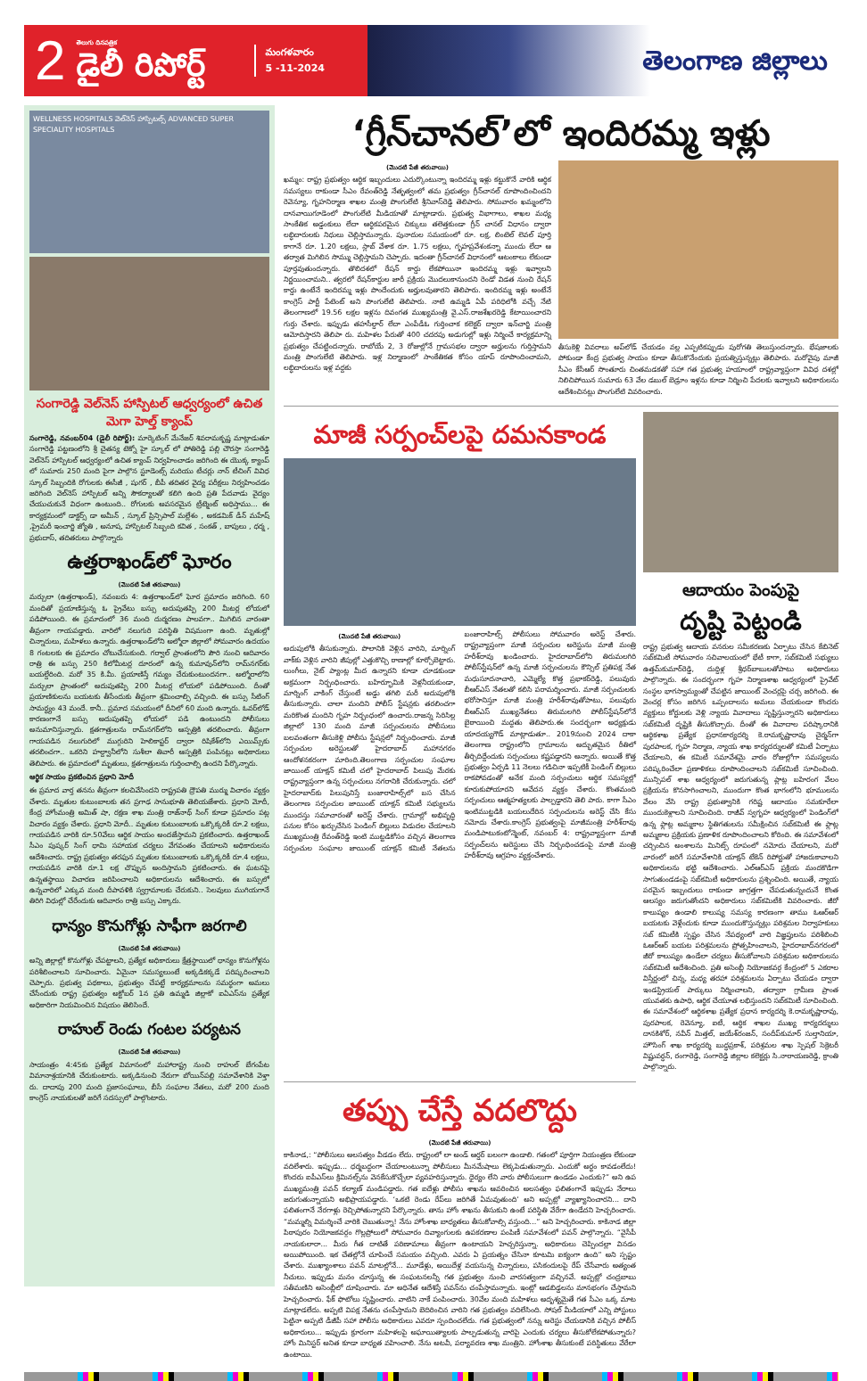2
తెలుగు దినపత్రిక
డైలీ రిపోర్ట్
మంగళవారం
5 -11-2024
తెలంగాణ జిల్లాలు
WELLNESS HOSPITALS వెల్‌నెస్ హాస్పిటల్స్ ADVANCED SUPER SPECIALITY HOSPITALS
సంగారెడ్డి వెల్‌నెస్ హాస్పిటల్ ఆధ్వర్యంలో ఉచిత మెగా హెల్త్ క్యాంప్
సంగారెడ్డి, నవంబర్04 (డైలీ రిపోర్ట్): మార్కెటింగ్ మేనేజర్ శివరామకృష్ణ మాట్లాడుతూ సంగారెడ్డి పట్టణంలోని శ్రీ చైతన్య టెక్నో హై స్కూల్ లో పోతిరెడ్డి పల్లి చౌరస్తా సంగారెడ్డి వెల్‌నెస్ హాస్పిటల్ ఆధ్వర్యంలో ఉచిత క్యాంప్ నిర్వహించాడం జరిగింది ఈ యొక్క క్యాంప్ లో సుమారు 250 మంది పైగా పాల్గొన స్టూడెంట్స్ మరియు టీచర్లు నాన్ టీచింగ్ వివిధ స్కూల్ సిబ్బందికి రోగులకు ఈసీజీ , షుగర్ , బీపీ తదితర వైద్య పరీక్షలు నిర్వహించడం జరిగింది వెల్‌నెస్ హాస్పిటల్ అన్ని సౌకర్యాలతో కలిగి ఉంది ప్రతి పేదవాడు వైద్యం చేయుచుకునే విధంగా ఉంటుంది.. రోగులకు అవసరమైన ట్రీట్మెంట్ అధిస్తాము... ఈ కార్యక్రమంలో డాక్టర్స్ డా అమీన్ , స్కూల్ ప్రిన్సిపాల్ మల్లేశం , అకడమిక్ డీన్ మహేష్ ,ప్రైమరీ ఇంచార్జి జ్యోతి , అనూష, హాస్పిటల్ సిబ్బంది కవిత , సంకత్ , బాపులు , ధర్మ , ప్రభుదాస్, తదితరులు పాల్గొన్నారు
ఉత్తరాఖండ్‌లో ఘోరం
(మొదటి పేజీ తరువాయి)
మర్చులా (ఉత్తరాఖండ్), నవంబరు 4: ఉత్తరాఖండ్‌లో ఘోర ప్రమాదం జరిగింది. 60 మందితో ప్రయాణిస్తున్న ఓ ప్రైవేటు బస్సు అదుపుతప్పి 200 మీటర్ల లోయలో పడిపోయింది. ఈ ప్రమాదంలో 36 మంది దుర్మరణం పాలవగా.. మిగిలిన వారంతా తీవ్రంగా గాయపడ్డారు. వారిలో నలుగురి పరిస్థితి విషమంగా ఉంది. మృతుల్లో చిన్నారులు, మహిళలు ఉన్నారు. ఉత్తరాఖండ్‌లోని అల్మోరా జిల్లాలో సోమవారం ఉదయం 8 గంటలకు ఈ ప్రమాదం చోటుచేసుకుంది. గర్వాల్ ప్రాంతంలోని పౌరి నుంచి ఆదివారం రాత్రి ఈ బస్సు 250 కిలోమీటర్ల దూరంలో ఉన్న కుమావున్‌లోని రామ్‌నగర్‌కు బయల్దేరింది. మరో 35 కి.మీ. ప్రయాణిస్తే గమ్యం చేరుకుంటుందనగా.. అల్మోరాలోని మర్చులా ప్రాంతంలో అదుపుతప్పి 200 మీటర్ల లోయలో పడిపోయింది. దీంతో ప్రయాణికులను బయటకు తీసేందుకు తీవ్రంగా శ్రమించాల్సి వచ్చింది. ఈ బస్సు సీటింగ్ సామర్థ్యం 43 మందే. కానీ.. ప్రమాద సమయంలో దీనిలో 60 మంది ఉన్నారు. ఓవర్‌లోడ్ కారణంగానే బస్సు అదుపుతప్పి లోయలో పడి ఉంటుందని పోలీసులు అనుమానిస్తున్నారు. క్షతగాత్రులను రామ్‌నగర్‌లోని ఆస్పత్రికి తరలించారు. తీవ్రంగా గాయపడిన నలుగురిలో ముగ్గురిని హెలికాప్టర్ ద్వారా రిషికేశ్‌లోని ఎయిమ్స్‌కు తరలించగా.. ఒకరిని హల్ద్వానీలోని సుశీలా తివారీ ఆస్పత్రికి పంపినట్లు అధికారులు తెలిపారు. ఈ ప్రమాదంలో మృతులు, క్షతగాత్రులను గుర్తించాల్సి ఉందని పేర్కొన్నారు.
ఆర్థిక సాయం ప్రకటించిన ప్రధాని మోదీ
ఈ ప్రమాద వార్త తనను తీవ్రంగా కలచివేసిందని రాష్ట్రపతి ద్రౌపతి ముర్ము విచారం వ్యక్తం చేశారు. మృతుల కుటుంబాలకు తన ప్రగాఢ సానుభూతి తెలియజేశారు. ప్రధాని మోదీ, కేంద్ర హోంమంత్రి అమిత్ షా, రక్షణ శాఖ మంత్రి రాజ్‌నాథ్ సింగ్ కూడా ప్రమాదం పట్ల విచారం వ్యక్తం చేశారు. ప్రధాని మోదీ.. మృతుల కుటుంబాలకు ఒక్కొక్కరికీ రూ.2 లక్షలు, గాయపడిన వారికి రూ.50వేలు ఆర్థిక సాయం అందజేస్తామని ప్రకటించారు. ఉత్తరాఖండ్ సీఎం పుష్కర్ సింగ్ ధామి సహాయక చర్యలు వేగవంతం చేయాలని అధికారులను ఆదేశించారు. రాష్ట్ర ప్రభుత్వం తరఫున మృతుల కుటుంబాలకు ఒక్కొక్కరికీ రూ.4 లక్షలు, గాయపడిన వారికి రూ.1 లక్ష చొప్పున అందిస్తామని ప్రకటించారు. ఈ ఘటనపై ఉన్నతస్థాయి విచారణ జరిపించాలని అధికారులను ఆదేశించారు. ఈ బస్సులో ఉన్నవారిలో ఎక్కువ మంది దీపావళికి స్వగ్రామాలకు చేరుకుని.. సెలవులు ముగియగానే తిరిగి విధుల్లో చేరేందుకు ఆదివారం రాత్రి బస్సు ఎక్కారు.
ధాన్యం కొనుగోళ్లు సాఫీగా జరగాలి
(మొదటి పేజీ తరువాయి)
అన్ని జిల్లాల్లో కొనుగోళ్లు చేపట్టాలని, ప్రత్యేక అధికారులు క్షేత్రస్థాయిలో ధాన్యం కొనుగోళ్లను పరిశీలించాలని సూచించారు. ఏమైనా సమస్యలుంటే అక్కడికక్కడే పరిష్కరించాలని చెప్పారు. ప్రభుత్వ పథకాలు, ప్రభుత్వం చేపట్టే కార్యక్రమాలను సమర్థంగా అమలు చేసేందుకు రాష్ట్ర ప్రభుత్వం అక్టోబర్ 1న ప్రతి ఉమ్మడి జిల్లాకో ఐఏఎస్‌ను ప్రత్యేక అధికారిగా నియమించిన విషయం తెలిసిందే.
రాహుల్ రెండు గంటల పర్యటన
(మొదటి పేజీ తరువాయి)
సాయంత్రం 4:45కు ప్రత్యేక విమానంలో మహారాష్ట్ర నుంచి రాహుల్ బేగంపేట విమానాశ్రయానికి చేరుకుంటారు. అక్కడినుంచి నేరుగా బోయిన్‌పల్లి సమావేశానికి వెళ్తా రు. దాదాపు 200 మంది ప్రజాసంఘాలు, బీసీ సంఘాల నేతలు, మరో 200 మంది కాంగ్రెస్ నాయకులతో జరిగే సదస్సులో పాల్గొంటారు.
‘గ్రీన్‌చానల్’లో ఇందిరమ్మ ఇళ్లు
(మొదటి పేజీ తరువాయి)
ఖమ్మం: రాష్ట్ర ప్రభుత్వం ఆర్థిక ఇబ్బందులు ఎదుర్కొంటున్నా ఇందిరమ్మ ఇళ్లు కట్టుకొనే వారికి ఆర్థిక సమస్యలు రాకుండా సీఎం రేవంత్‌రెడ్డి నేతృత్వంలో తమ ప్రభుత్వం గ్రీన్‌చానల్ రూపొందించిందని రెవెన్యూ, గృహనిర్మాణ శాఖల మంత్రి పొంగులేటి శ్రీనివాస్‌రెడ్డి తెలిపారు. సోమవారం ఖమ్మంలోని దానవాయిగూడెంలో పొంగులేటి మీడియాతో మాట్లాడారు. ప్రభుత్వ విభాగాలు, శాఖల మధ్య సాంకేతిక అడ్డంకులు లేదా ఆర్థికపరమైన చిక్కులు తలెత్తకుండా గ్రీన్ చానల్ విధానం ద్వారా లబ్ధిదారులకు నిధులు చెల్లిస్తామన్నారు. పునాదుల సమయంలో రూ. లక్ష, లింటెల్ లెవల్ పూర్తి కాగానే రూ. 1.20 లక్షలు, స్లాబ్ వేశాక రూ. 1.75 లక్షలు, గృహప్రవేశంకన్నా ముందు లేదా ఆ తర్వాత మిగిలిన సొమ్ము చెల్లిస్తామని చెప్పారు. ఇదంతా గ్రీన్‌చానల్ విధానంలో ఆటంకాలు లేకుండా పూర్తవుతుందన్నారు. తొలిదశలో రేషన్ కార్డు లేకపోయినా ఇందిరమ్మ ఇళ్లు ఇవ్వాలని నిర్ణయించామని.. త్వరలో రేషన్‌కార్డుల జారీ ప్రక్రియ మొదలుకానుందని రెండో విడత నుంచి రేషన్ కార్డు ఉంటేనే ఇందిరమ్మ ఇళ్లు పొందేందుకు అర్హులవుతారని తెలిపారు. ఇందిరమ్మ ఇళ్లు అంటేనే కాంగ్రెస్ పార్టీ పేటెంట్ అని పొంగులేటి తెలిపారు. నాటి ఉమ్మడి ఏపీ పరిధిలోకి వచ్చే నేటి తెలంగాణలో 19.56 లక్షల ఇళ్లను దివంగత ముఖ్యమంత్రి వై.ఎస్.రాజశేఖరరెడ్డి కేటాయించారని గుర్తు చేశారు. ఇప్పుడు తహసీల్దార్ లేదా ఎంపీడీఓ గుర్తించాక కలెక్టర్ ద్వారా ఇన్‌చార్జి మంత్రి ఆమోదిస్తారని తెలిపా రు. మహిళల పేరుతో 400 చదరపు అడుగుల్లో ఇళ్లు నిర్మించే కార్యక్రమాన్ని ప్రభుత్వం చేపట్టిందన్నారు. రాబోయే 2, 3 రోజుల్లోనే గ్రామసభల ద్వారా అర్హులను గుర్తిస్తామని మంత్రి పొంగులేటి తెలిపారు. ఇళ్ల నిర్మాణంలో సాంకేతికత కోసం యాప్ రూపొందించామని, లబ్ధిదారులను ఇళ్ల వద్దకు
తీసుకెళ్లి వివరాలు అప్‌లోడ్ చేయడం వల్ల ఎప్పటికప్పుడు పురోగతి తెలుస్తుందన్నారు. భేషజాలకు పోకుండా కేంద్ర ప్రభుత్వ సాయం కూడా తీసుకొనేందుకు ప్రయత్నిస్తున్నట్లు తెలిపారు. మరోవైపు మాజీ సీఎం కేసీఆర్ సొంతూరు చింతమడకతో సహా గత ప్రభుత్వ హయాంలో రాష్ట్రవ్యాప్తంగా వివిధ దశల్లో నిలిచిపోయిన సుమారు 63 వేల డబుల్ బెడ్రూం ఇళ్లను కూడా నిర్మించి పేదలకు ఇవ్వాలని అధికారులను ఆదేశించినట్లు పొంగులేటి వివరించారు.
మాజీ సర్పంచ్‌లపై దమనకాండ
(మొదటి పేజీ తరువాయి)
అదుపులోకి తీసుకున్నారు. పొలానికి వెళ్లిన వారిని, మార్నింగ్ వాక్‌కు వెళ్లిన వారిని జీపుల్లో ఎత్తుకొచ్చి ఠాణాల్లో కూర్చోబెట్టారు. లుంగీలు, నైట్ ప్యాంట్ల మీద ఉన్నారని కూడా చూడకుండా అక్రమంగా నిర్బంధించారు. బహిర్భూమికి వెళ్లనీయకుండా, మార్నింగ్ వాకింగ్ చేస్తుంటే అడ్డు తగిలి మరీ అదుపులోకి తీసుకున్నారు. చాలా మందిని పోలీస్ స్టేషన్లకు తరలించగా మరికొంత మందిని గృహ నిర్బంధంలో ఉంచారు.రాజన్న సిరిసిల్ల జిల్లాలో 130 మంది మాజీ సర్పంచులను పోలీసులు బలవంతంగా తీసుకెళ్లి పోలీసు స్టేషన్లలో నిర్బంధించారు. మాజీ సర్పంచుల అరెస్టులతో హైదరాబాద్ మహానగరం ఆందోళనకరంగా మారింది.తెలంగాణ సర్పంచుల సంఘాల జాయింట్ యాక్షన్ కమిటీ చలో హైదరాబాద్ పిలుపు మేరకు రాష్ట్రవ్యాప్తంగా ఉన్న సర్పంచులు నగరానికి చేరుకున్నారు. చలో హైదరాబాద్‌కు పిలుపునిస్తే బంజారాహిల్స్‌లో బస చేసిన తెలంగాణ సర్పంచుల జాయింట్ యాక్షన్ కమిటీ సభ్యులను ముందస్తు సమాచారంతో అరెస్ట్ చేశారు. గ్రామాల్లో అభివృద్ధి పనుల కోసం ఖర్చుచేసిన పెండింగ్ బిల్లులు విడుదల చేయాలని ముఖ్యమంత్రి రేవంత్‌రెడ్డి ఇంటి ముట్టడికోసం వచ్చిన తెలంగాణ సర్పంచుల సంఘాల జాయింట్ యాక్షన్ కమిటీ నేతలను బంజారాహిల్స్ పోలీసులు సోమవారం అరెస్ట్ చేశారు. రాష్ట్రవ్యాప్తంగా మాజీ సర్పంచుల అరెస్టును మాజీ మంత్రి హరీశ్‌రావు ఖండించారు. హైదరాబాద్‌లోని తిరుమలగిరి పోలీస్‌స్టేషన్‌లో ఉన్న మాజీ సర్పంచులను కౌన్సిల్ ప్రతిపక్ష నేత మధుసూదనాచారి, ఎమ్మెల్యే కొత్త ప్రభాకర్‌రెడ్డి, పలువురు బీఆర్‌ఎస్ నేతలతో కలిసి పరామర్శించారు. మాజీ సర్పంచులకు భరోసానిస్తూ మాజీ మంత్రి హరీశ్‌రావుతోపాటు, పలువురు బీఆర్‌ఎస్ ముఖ్యనేతలు తిరుమలగిరి పోలీస్‌స్టేషన్‌లోనే బైఠాయించి మద్దతు తెలిపారు.ఈ సందర్భంగా అధ్యక్షుడు యాదయ్యగౌడ్ మాట్లాడుతూ.. 2019నుంచి 2024 దాకా తెలంగాణ రాష్ట్రంలోని గ్రామాలను అద్భుతమైన రీతిలో తీర్చిదిద్దేందుకు సర్పంచులు కష్టపడ్డారని అన్నారు. అయితే కొత్త ప్రభుత్వం ఏర్పడి 11 నెలలు గడిచినా ఇప్పటికీ పెండింగ్ బిల్లులు రాకపోవడంతో అనేక మంది సర్పంచులు ఆర్థిక సమస్యల్లో కూరుకుపోయారని ఆవేదన వ్యక్తం చేశారు. కొంతమంది సర్పంచులు ఆత్మహత్యలకు పాల్పడ్డారని తెలి పారు. కాగా సీఎం ఇంటిముట్టడికి బయలుదేరిన సర్పంచులను అరెస్ట్ చేసి కేసు నమోదు చేశారు.కాంగ్రెస్ ప్రభుత్వంపై మాజీమంత్రి హరీశ్‌రావు మండిపాటుకంటోన్మెంట్, నవంబర్ 4: రాష్ట్రవ్యాప్తంగా మాజీ సర్పంచ్‌లను అరెస్టులు చేసి నిర్బంధించడంపై మాజీ మంత్రి హరీశ్‌రావు ఆగ్రహం వ్యక్తంచేశారు.
ఆదాయం పెంపుపై
దృష్టి పెట్టండి
రాష్ట్ర ప్రభుత్వ ఆదాయ వనరుల సమీకరణకు ఏర్పాటు చేసిన కేబినెట్ సబ్‌కమిటీ సోమవారం సచివాలయంలో భేటీ కాగా, సబ్‌కమిటీ సభ్యులు ఉత్తమ్‌కుమార్‌రెడ్డి, దుద్దిళ్ల శ్రీధర్‌బాబులతోపాటు అధికారులు పాల్గొన్నారు. ఈ సందర్భంగా గృహ నిర్మాణశాఖ ఆధ్వర్యంలో ప్రైవేట్ సంస్థల భాగస్వామ్యంతో చేపట్టిన జాయింట్ వెంచర్లపై చర్చ జరిగింది. ఈ వెంచర్ల కోసం జరిగిన ఒప్పందాలను అమలు చేయకుండా కొందరు వ్యక్తులు కోర్టులకు వెళ్లి న్యాయ వివాదాలు సృష్టిస్తున్నారని అధికారులు సబ్‌కమిటీ దృష్టికి తీసుకొచ్చారు. దీంతో ఈ వివాదాల పరిష్కారానికి ఆర్థికశాఖ ప్రత్యేక ప్రధానకార్యదర్శి కె.రామకృష్ణారావు చైర్మన్‌గా పురపాలక, గృహ నిర్మాణ, న్యాయ శాఖ కార్యదర్శులతో కమిటీ ఏర్పాటు చేయాలని, ఈ కమిటీ సమావేశమై వారం రోజుల్లోగా సమస్యలను పరిష్కరించేలా ప్రణాళికలు రూపొందించాలని సబ్‌కమిటీ సూచించింది. మున్సిపల్ శాఖ ఆధ్వర్యంలో జరుగుతున్న ప్లాట్ల బహిరంగ వేలం ప్రక్రియను కొనసాగించాలని, ముందుగా కొంత భాగంలోని భూములను వేలం వేసి రాష్ట్ర ప్రభుత్వానికి గరిష్ట ఆదాయం సమకూరేలా ముందుకెళ్లాలని సూచించింది. రాజీవ్ స్వగృహ ఆధ్వర్యంలో పెండింగ్‌లో ఉన్న ఫ్లాట్ల అమ్మకాల స్థితిగతులను సమీక్షించిన సబ్‌కమిటీ ఈ ఫ్లాట్ల అమ్మకాల ప్రక్రియకు ప్రణాళిక రూపొందించాలని కోరింది. ఈ సమావేశంలో చర్చించిన అంశాలను మినిట్స్ రూపంలో నమోదు చేయాలని, మరో వారంలో జరిగే సమావేశానికి యాక్షన్ టేకెన్ రిపోర్టుతో హాజరుకావాలని అధికారులను భట్టి ఆదేశించారు. ఎల్‌ఆర్‌ఎస్ ప్రక్రియ మందకొడిగా సాగుతుండడంపై సబ్‌కమిటీ అధికారులను ప్రశ్నించింది. అయితే, న్యాయ పరమైన ఇబ్బందులు రాకుండా జాగ్రత్తగా చేపడుతున్నందునే కొంత ఆలస్యం జరుగుతోందని అధికారులు సబ్‌కమిటీకి వివరించారు. జీరో కాలుష్యం ఉండాలి కాలుష్య సమస్య కారణంగా తాము ఓఆర్‌ఆర్ బయటకు వెళ్లేందుకు కూడా ముందుకొస్తున్నట్లు పరిశ్రమల నిర్వాహకులు సబ్ కమిటీకి స్పష్టం చేసిన నేపథ్యంలో వారి విజ్ఞప్తులను పరిశీలించి ఓఆర్‌ఆర్ బయట పరిశ్రమలను ప్రోత్సహించాలని, హైదరాబాద్‌నగరంలో జీరో కాలుష్యం ఉండేలా చర్యలు తీసుకోవాలని పరిశ్రమల అధికారులను సబ్‌కమిటీ ఆదేశించింది. ప్రతి అసెంబ్లీ నియోజకవర్గ కేంద్రంలో 5 ఎకరాల విస్తీర్ణంలో చిన్న, మధ్య తరహా పరిశ్రమలను ఏర్పాటు చేయడం ద్వారా ఇండస్ట్రియల్ పార్కులు నిర్మించాలని, తద్వారా గ్రామీణ ప్రాంత యువతకు ఉపాధి, ఆర్థిక చేయూత లభిస్తుందని సబ్‌కమిటీ సూచించింది. ఈ సమావేశంలో ఆర్థికశాఖ ప్రత్యేక ప్రధాన కార్యదర్శి కె.రామకృష్ణారావు, పురపాలక, రెవెన్యూ, ఐటీ, ఆర్థిక శాఖల ముఖ్య కార్యదర్శులు దానకిశోర్, నవీన్ మిత్తల్, జయేశ్‌రంజన్, సందీప్‌కుమార్ సుల్తానియా, హౌసింగ్ శాఖ కార్యదర్శి బుద్ధప్రకాశ్, పరిశ్రమల శాఖ స్పెషల్ సెక్రెటరీ విష్ణువర్ధన్, రంగారెడ్డి, సంగారెడ్డి జిల్లాల కలెక్టర్లు సి.నారాయణరెడ్డి, క్రాంతి పాల్గొన్నారు.
తప్పు చేస్తే వదలొద్దు
(మొదటి పేజీ తరువాయి)
కాకినాడ,: “పోలీసులు అలసత్వం వీడడం లేదు. రాష్ట్రంలో లా అండ్ ఆర్డర్ బలంగా ఉండాలి. గతంలో పూర్తిగా నియంత్రణ లేకుండా వదిలేశారు. ఇప్పుడు... ధర్మబద్ధంగా చేయాలంటున్నా పోలీసులు మీనమేషాలు లెక్కపెడుతున్నారు. ఎందుకో అర్థం కావడంలేదు! కొందరు ఐపీఎస్‌లు క్రిమినల్స్‌ను వెనకేసుకొచ్చేలా వ్యవహరిస్తున్నారు. ధైర్యం లేని వారు పోలీసులుగా ఉండడం ఎందుకు?” అని ఉప ముఖ్యమంత్రి పవన్ కల్యాణ్ మండిపడ్డారు. గత ఐదేళ్లు పోలీసు శాఖను ఆవరించిన అలసత్వం ఫలితంగానే ఇప్పుడు నేరాలు జరుగుతున్నాయని అభిప్రాయపడ్డారు. ‘ఒకటి రెండు రేప్‌లు జరిగితే ఏమవుతుంది’ అని అప్పట్లో వ్యాఖ్యానించారని... దాని ఫలితంగానే నేరగాళ్లు రెచ్చిపోతున్నారని పేర్కొన్నారు. తాను హోం శాఖను తీసుకుని ఉంటే పరిస్థితి వేరేగా ఉండేదని హెచ్చరించారు. “మమ్మల్ని విమర్శించే వారికి చెబుతున్నా! నేను హోంశాఖ బాధ్యతలు తీసుకోవాల్సి వస్తుంది...” అని హెచ్చరించారు. కాకినాడ జిల్లా పిఠాపురం నియోజకవర్గం గొల్లప్రోలులో సోమవారం దివ్యాంగులకు ఉపకరణాల పంపిణీ సమావేశంలో పవన్ పాల్గొన్నారు. “వైసీపీ నాయకులారా... మీరు గీత దాటితే పరిణామాలు తీవ్రంగా ఉంటాయని హెచ్చరిస్తున్నా. అధికారులు చెప్పిందల్లా వినడం అయిపోయింది. ఇక చేతల్లోనే చూపించే సమయం వచ్చింది. ఎవరు ఏ ప్రయత్నం చేసినా కూటమి ఐక్యంగా ఉంది” అని స్పష్టం చేశారు. ముఖ్యాంశాలు పవన్ మాటల్లోనే... మూడేళ్లు, అయిదేళ్ల వయసున్న చిన్నారులు, పసికందులపై రేప్ చేసేవారు అత్యంత నీచులు. ఇప్పుడు మనం చూస్తున్న ఈ సంఘటనలన్నీ గత ప్రభుత్వం నుంచి వారసత్వంగా వచ్చినవే. అప్పట్లో చంద్రబాబు సతీమణిని అసెంబ్లీలో దూషించారు. మా అధినేత ఆదేశిస్తే పవన్‌ను చంపేస్తామన్నారు. ఇంట్లో ఆడబిడ్డలను మానభంగం చేస్తామని హెచ్చరించారు. ఫేక్ ఫొటోలు సృష్టించారు. వాటిని నాకే పంపించారు. 30వేల మంది మహిళలు అదృశ్యమైతే గత సీఎం ఒక్క మాట మాట్లాడలేదు. అప్పటి విపక్ష నేతను చంపేస్తామని బెదిరించిన వారిని గత ప్రభుత్వం వదిలేసింది. సోషల్ మీడియాలో ఎన్ని పోస్టులు పెట్టినా అప్పటి డీజీపీ సహా పోలీసు అధికారులు ఎవరూ స్పందించలేదు. గత ప్రభుత్వంలో నన్ను అరెస్టు చేయడానికి వచ్చిన పోలీస్ అధికారులు... ఇప్పుడు క్రూరంగా మహిళలపై అఘాయిత్యాలకు పాల్పడుతున్న వారిపై ఎందుకు చర్యలు తీసుకోలేకపోతున్నారు? హోం మినిస్టర్ అనిత కూడా బాధ్యత వహించాలి. నేను అటవీ, పర్యావరణ శాఖ మంత్రిని. హోంశాఖ తీసుకుంటే పరిస్థితులు వేరేలా ఉంటాయి.